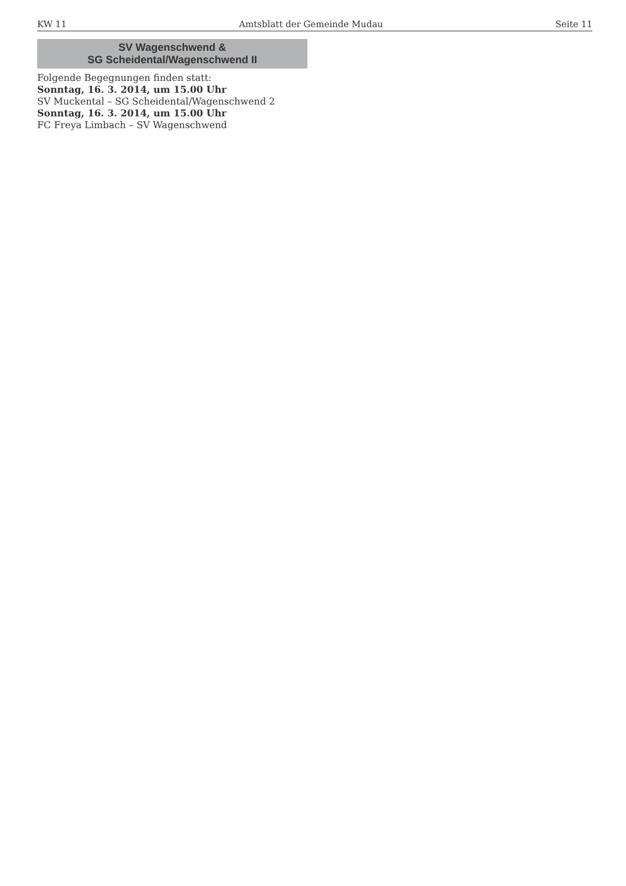KW 11 Amtsblatt der Gemeinde Mudau Seite 11
SV Wagenschwend &
SG Scheidental/Wagenschwend II
Folgende Begegnungen finden statt:
Sonntag, 16. 3. 2014, um 15.00 Uhr
SV Muckental – SG Scheidental/Wagenschwend 2
Sonntag, 16. 3. 2014, um 15.00 Uhr
FC Freya Limbach – SV Wagenschwend